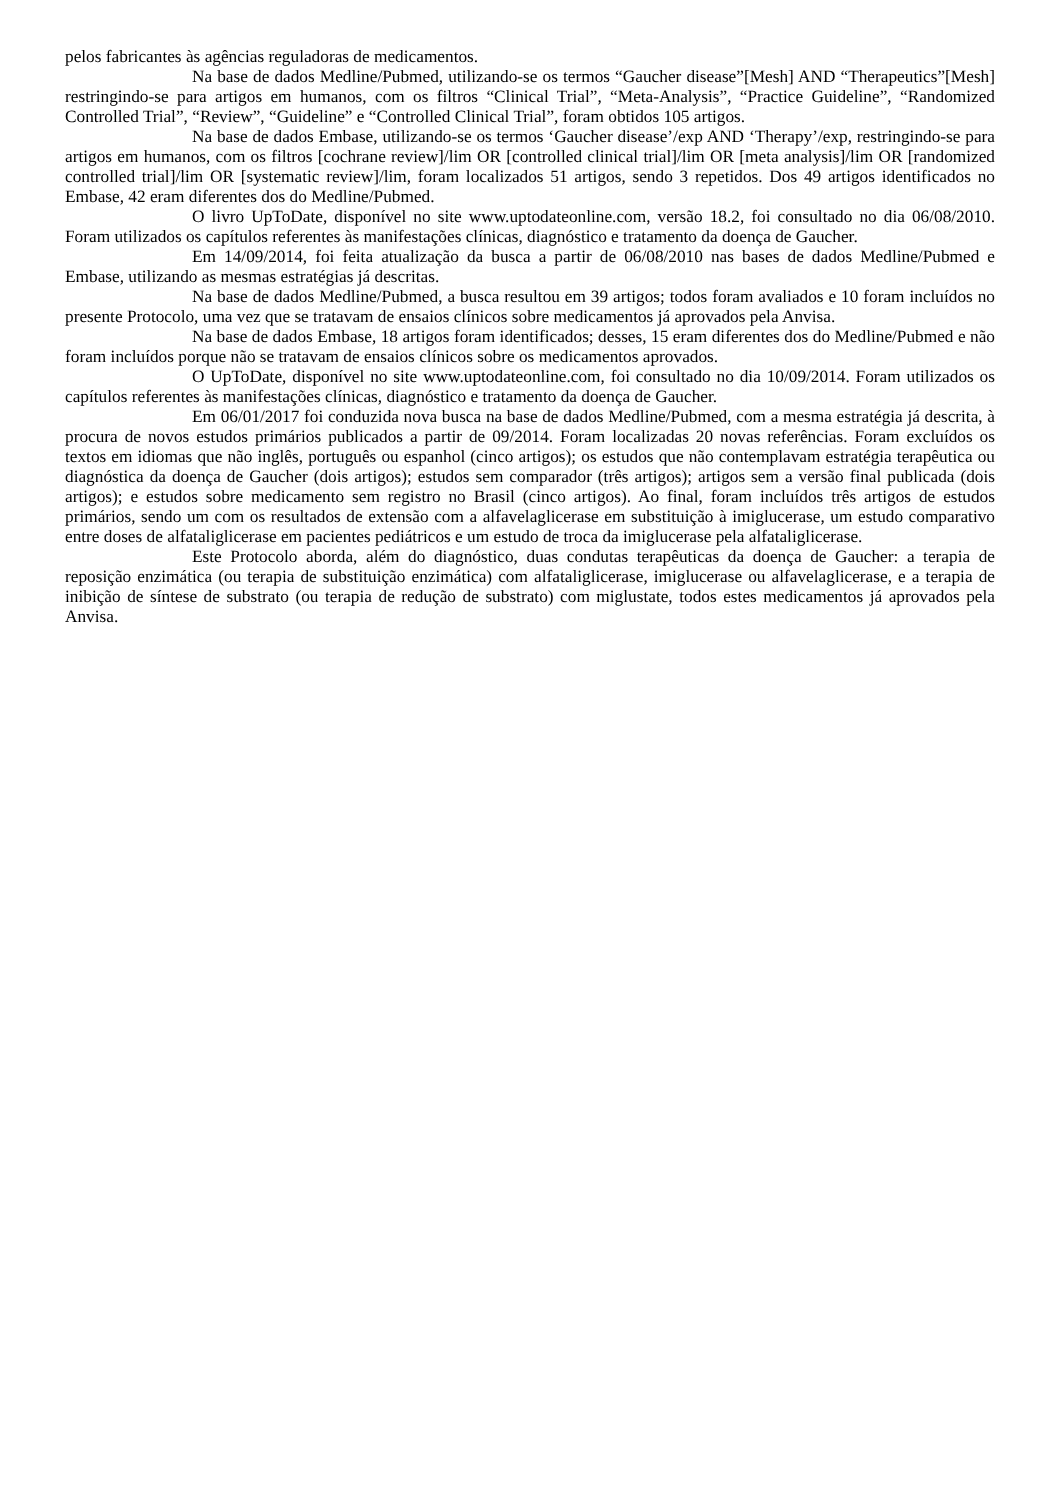pelos fabricantes às agências reguladoras de medicamentos.
Na base de dados Medline/Pubmed, utilizando-se os termos “Gaucher disease”[Mesh] AND “Therapeutics”[Mesh] restringindo-se para artigos em humanos, com os filtros “Clinical Trial”, “Meta-Analysis”, “Practice Guideline”, “Randomized Controlled Trial”, “Review”, “Guideline” e “Controlled Clinical Trial”, foram obtidos 105 artigos.
Na base de dados Embase, utilizando-se os termos ‘Gaucher disease’/exp AND ‘Therapy’/exp, restringindo-se para artigos em humanos, com os filtros [cochrane review]/lim OR [controlled clinical trial]/lim OR [meta analysis]/lim OR [randomized controlled trial]/lim OR [systematic review]/lim, foram localizados 51 artigos, sendo 3 repetidos. Dos 49 artigos identificados no Embase, 42 eram diferentes dos do Medline/Pubmed.
O livro UpToDate, disponível no site www.uptodateonline.com, versão 18.2, foi consultado no dia 06/08/2010. Foram utilizados os capítulos referentes às manifestações clínicas, diagnóstico e tratamento da doença de Gaucher.
Em 14/09/2014, foi feita atualização da busca a partir de 06/08/2010 nas bases de dados Medline/Pubmed e Embase, utilizando as mesmas estratégias já descritas.
Na base de dados Medline/Pubmed, a busca resultou em 39 artigos; todos foram avaliados e 10 foram incluídos no presente Protocolo, uma vez que se tratavam de ensaios clínicos sobre medicamentos já aprovados pela Anvisa.
Na base de dados Embase, 18 artigos foram identificados; desses, 15 eram diferentes dos do Medline/Pubmed e não foram incluídos porque não se tratavam de ensaios clínicos sobre os medicamentos aprovados.
O UpToDate, disponível no site www.uptodateonline.com, foi consultado no dia 10/09/2014. Foram utilizados os capítulos referentes às manifestações clínicas, diagnóstico e tratamento da doença de Gaucher.
Em 06/01/2017 foi conduzida nova busca na base de dados Medline/Pubmed, com a mesma estratégia já descrita, à procura de novos estudos primários publicados a partir de 09/2014. Foram localizadas 20 novas referências. Foram excluídos os textos em idiomas que não inglês, português ou espanhol (cinco artigos); os estudos que não contemplavam estratégia terapêutica ou diagnóstica da doença de Gaucher (dois artigos); estudos sem comparador (três artigos); artigos sem a versão final publicada (dois artigos); e estudos sobre medicamento sem registro no Brasil (cinco artigos). Ao final, foram incluídos três artigos de estudos primários, sendo um com os resultados de extensão com a alfavelaglicerase em substituição à imiglucerase, um estudo comparativo entre doses de alfataliglicerase em pacientes pediátricos e um estudo de troca da imiglucerase pela alfataliglicerase.
Este Protocolo aborda, além do diagnóstico, duas condutas terapêuticas da doença de Gaucher: a terapia de reposição enzimática (ou terapia de substituição enzimática) com alfataliglicerase, imiglucerase ou alfavelaglicerase, e a terapia de inibição de síntese de substrato (ou terapia de redução de substrato) com miglustate, todos estes medicamentos já aprovados pela Anvisa.